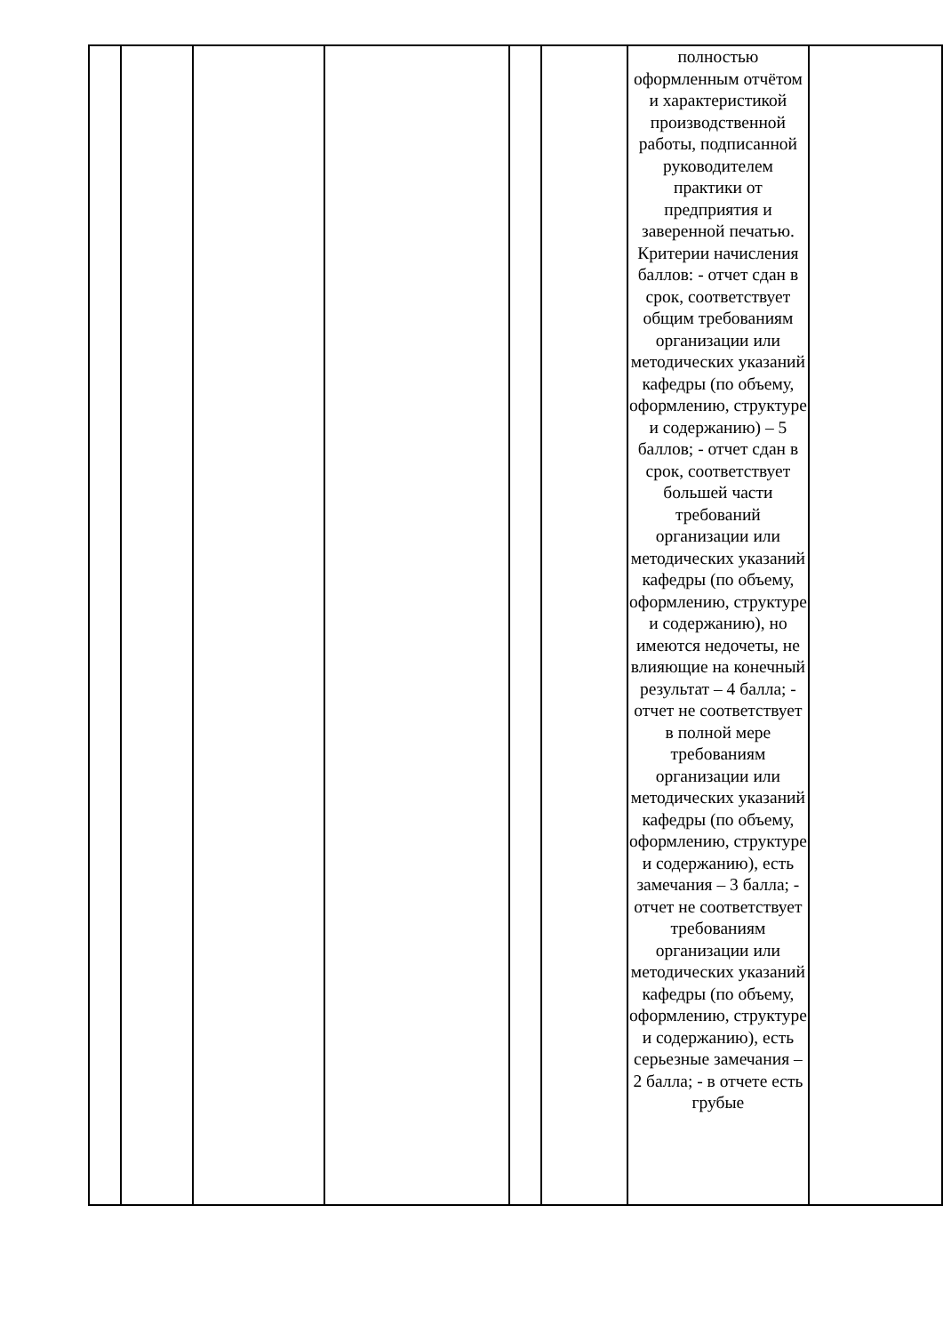| | | | | | | полностью оформленным отчётом и характеристикой производственной работы, подписанной руководителем практики от предприятия и заверенной печатью. Критерии начисления баллов: - отчет сдан в срок, соответствует общим требованиям организации или методических указаний кафедры (по объему, оформлению, структуре и содержанию) – 5 баллов; - отчет сдан в срок, соответствует большей части требований организации или методических указаний кафедры (по объему, оформлению, структуре и содержанию), но имеются недочеты, не влияющие на конечный результат – 4 балла; - отчет не соответствует в полной мере требованиям организации или методических указаний кафедры (по объему, оформлению, структуре и содержанию), есть замечания – 3 балла; - отчет не соответствует требованиям организации или методических указаний кафедры (по объему, оформлению, структуре и содержанию), есть серьезные замечания – 2 балла; - в отчете есть грубые | |